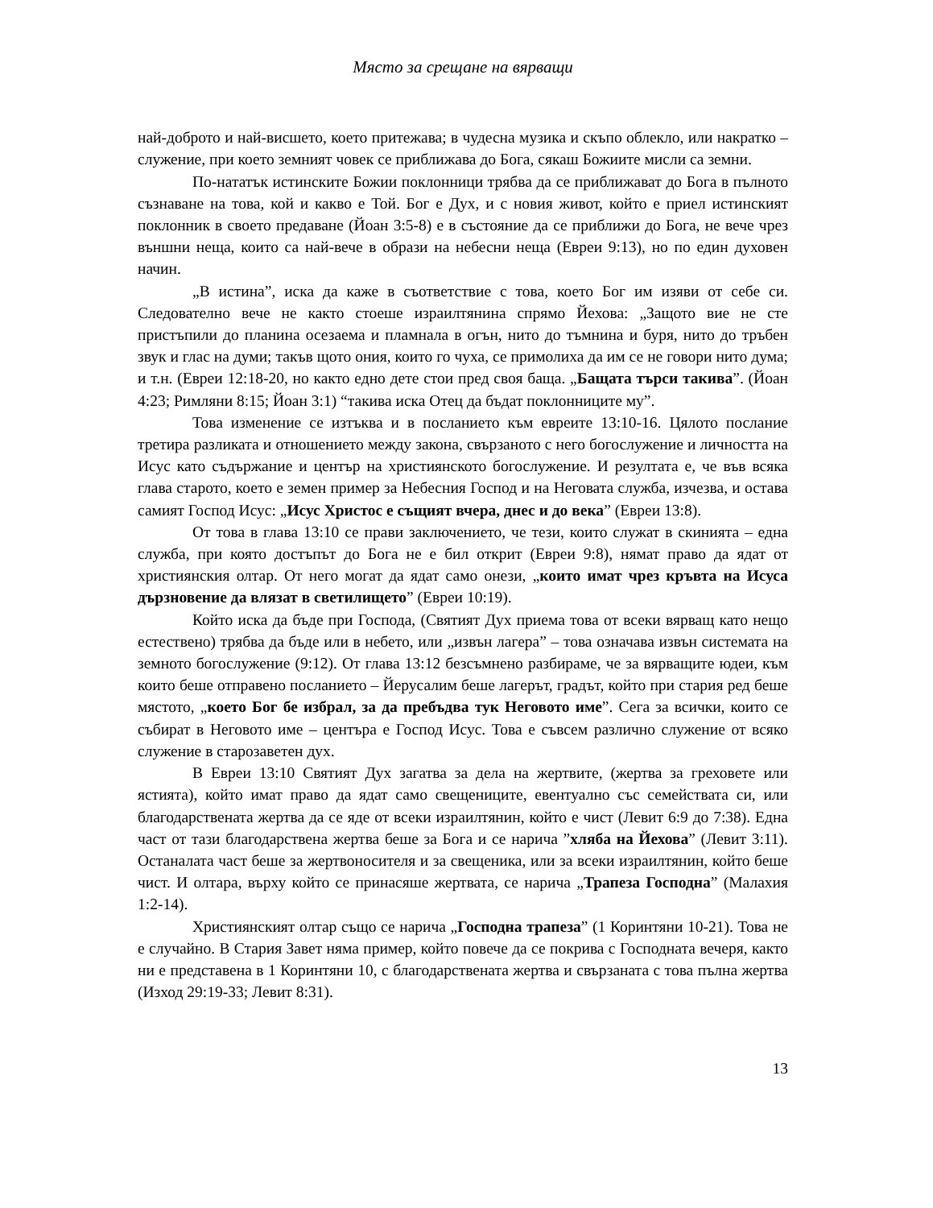Място за срещане на вярващи
най-доброто и най-висшето, което притежава; в чудесна музика и скъпо облекло, или накратко – служение, при което земният човек се приближава до Бога, сякаш Божиите мисли са земни.
По-нататък истинските Божии поклонници трябва да се приближават до Бога в пълното съзнаване на това, кой и какво е Той. Бог е Дух, и с новия живот, който е приел истинският поклонник в своето предаване (Йоан 3:5-8) е в състояние да се приближи до Бога, не вече чрез външни неща, които са най-вече в образи на небесни неща (Евреи 9:13), но по един духовен начин.
„В истина”, иска да каже в съответствие с това, което Бог им изяви от себе си. Следователно вече не както стоеше израилтянина спрямо Йехова: „Защото вие не сте пристъпили до планина осезаема и пламнала в огън, нито до тъмнина и буря, нито до тръбен звук и глас на думи; такъв щото ония, които го чуха, се примолиха да им се не говори нито дума; и т.н. (Евреи 12:18-20, но както едно дете стои пред своя баща. „Бащата търси такива”. (Йоан 4:23; Римляни 8:15; Йоан 3:1) “такива иска Отец да бъдат поклонниците му”.
Това изменение се изтъква и в посланието към евреите 13:10-16. Цялото послание третира разликата и отношението между закона, свързаното с него богослужение и личността на Исус като съдържание и център на християнското богослужение. И резултата е, че във всяка глава старото, което е земен пример за Небесния Господ и на Неговата служба, изчезва, и остава самият Господ Исус: „Исус Христос е същият вчера, днес и до века” (Евреи 13:8).
От това в глава 13:10 се прави заключението, че тези, които служат в скинията – една служба, при която достъпът до Бога не е бил открит (Евреи 9:8), нямат право да ядат от християнския олтар. От него могат да ядат само онези, „които имат чрез кръвта на Исуса дързновение да влязат в светилището” (Евреи 10:19).
Който иска да бъде при Господа, (Святият Дух приема това от всеки вярващ като нещо естествено) трябва да бъде или в небето, или „извън лагера” – това означава извън системата на земното богослужение (9:12). От глава 13:12 безсъмнено разбираме, че за вярващите юдеи, към които беше отправено посланието – Йерусалим беше лагерът, градът, който при стария ред беше мястото, „което Бог бе избрал, за да пребъдва тук Неговото име”. Сега за всички, които се събират в Неговото име – центъра е Господ Исус. Това е съвсем различно служение от всяко служение в старозаветен дух.
В Евреи 13:10 Святият Дух загатва за дела на жертвите, (жертва за греховете или ястията), който имат право да ядат само свещениците, евентуално със семействата си, или благодарствената жертва да се яде от всеки израилтянин, който е чист (Левит 6:9 до 7:38). Една част от тази благодарствена жертва беше за Бога и се наричa ”хляба на Йехова” (Левит 3:11). Останалата част беше за жертвоносителя и за свещеника, или за всеки израилтянин, който беше чист. И олтара, върху който се принасяше жертвата, се нарича „Трапеза Господна” (Малахия 1:2-14).
Християнският олтар също се нарича „Господна трапеза” (1 Коринтяни 10-21). Това не е случайно. В Стария Завет няма пример, който повече да се покрива с Господната вечеря, както ни е представена в 1 Коринтяни 10, с благодарствената жертва и свързаната с това пълна жертва (Изход 29:19-33; Левит 8:31).
13